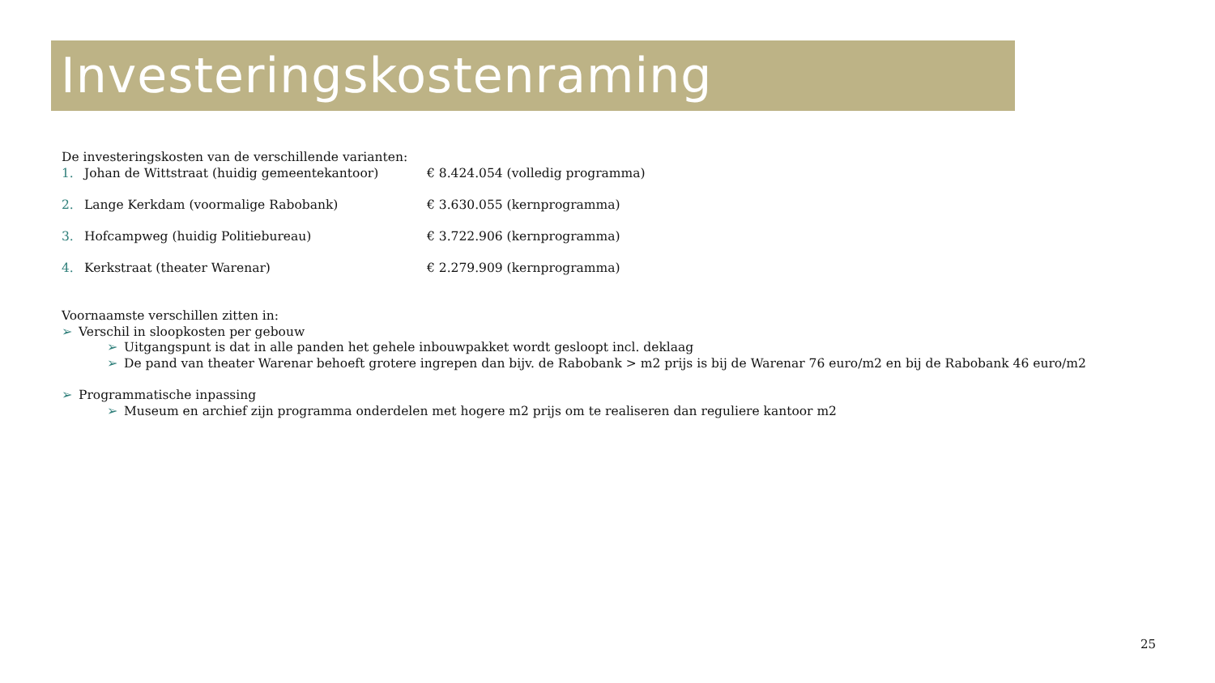Investeringskostenraming
De investeringskosten van de verschillende varianten:
1. Johan de Wittstraat (huidig gemeentekantoor) € 8.424.054 (volledig programma)
2. Lange Kerkdam (voormalige Rabobank) € 3.630.055 (kernprogramma)
3. Hofcampweg (huidig Politiebureau) € 3.722.906 (kernprogramma)
4. Kerkstraat (theater Warenar) € 2.279.909 (kernprogramma)
Voornaamste verschillen zitten in:
➢ Verschil in sloopkosten per gebouw
➢ Uitgangspunt is dat in alle panden het gehele inbouwpakket wordt gesloopt incl. deklaag
➢ De pand van theater Warenar behoeft grotere ingrepen dan bijv. de Rabobank > m2 prijs is bij de Warenar 76 euro/m2 en bij de Rabobank 46 euro/m2
➢ Programmatische inpassing
➢ Museum en archief zijn programma onderdelen met hogere m2 prijs om te realiseren dan reguliere kantoor m2
25